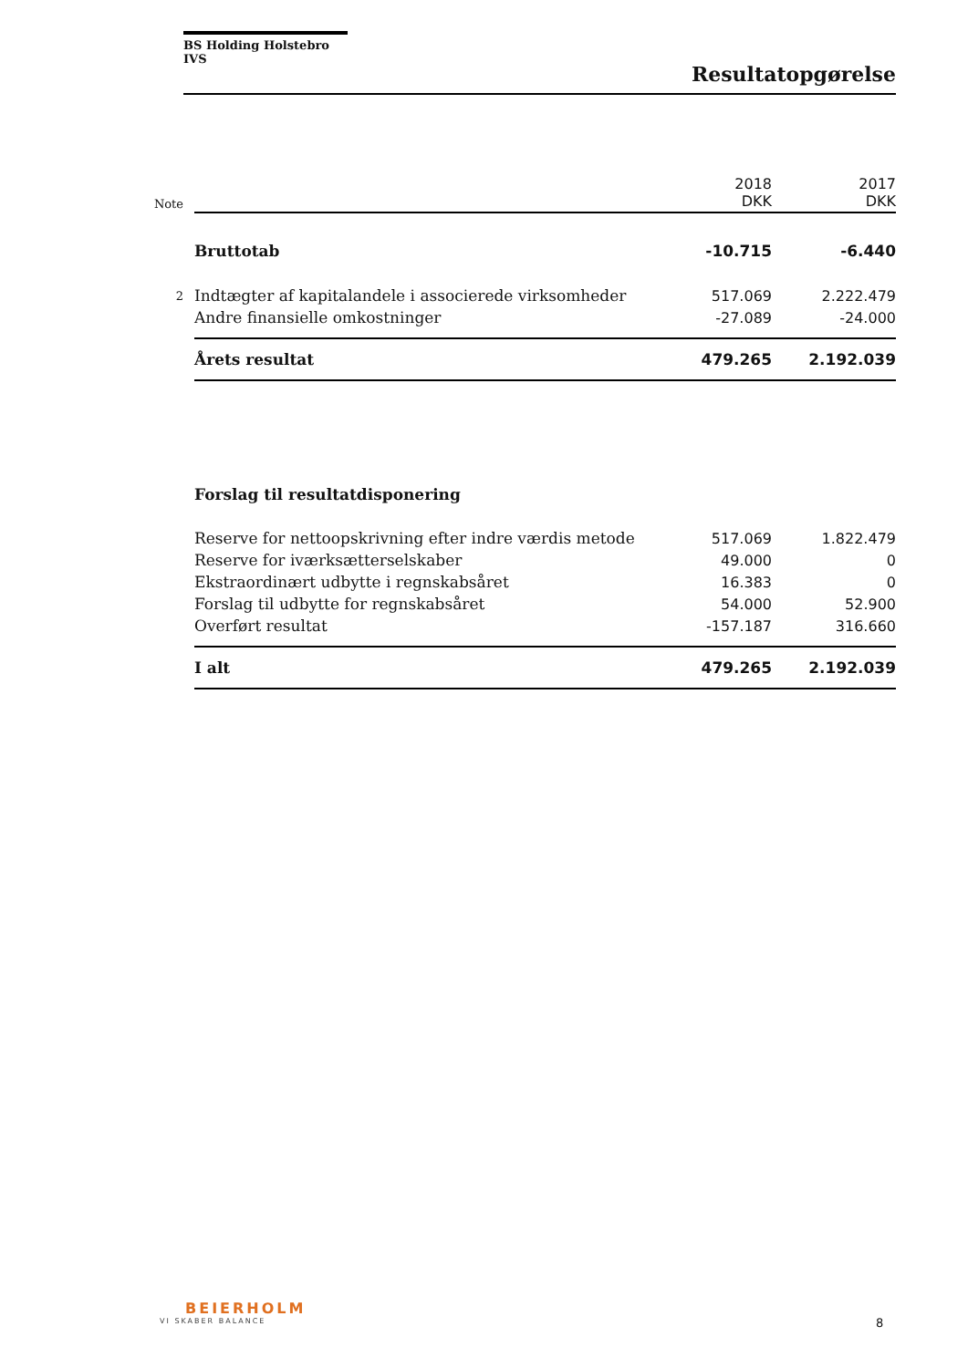BS Holding Holstebro IVS
Resultatopgørelse
| Note | | 2018 DKK | 2017 DKK |
| --- | --- | --- | --- |
| | Bruttotab | -10.715 | -6.440 |
| 2 | Indtægter af kapitalandele i associerede virksomheder | 517.069 | 2.222.479 |
| | Andre finansielle omkostninger | -27.089 | -24.000 |
| | Årets resultat | 479.265 | 2.192.039 |
| | Forslag til resultatdisponering | | |
| | Reserve for nettoopskrivning efter indre værdis metode | 517.069 | 1.822.479 |
| | Reserve for iværksætterselskaber | 49.000 | 0 |
| | Ekstraordinært udbytte i regnskabsåret | 16.383 | 0 |
| | Forslag til udbytte for regnskabsåret | 54.000 | 52.900 |
| | Overført resultat | -157.187 | 316.660 |
| | I alt | 479.265 | 2.192.039 |
BEIERHOLM
VI SKABER BALANCE
8